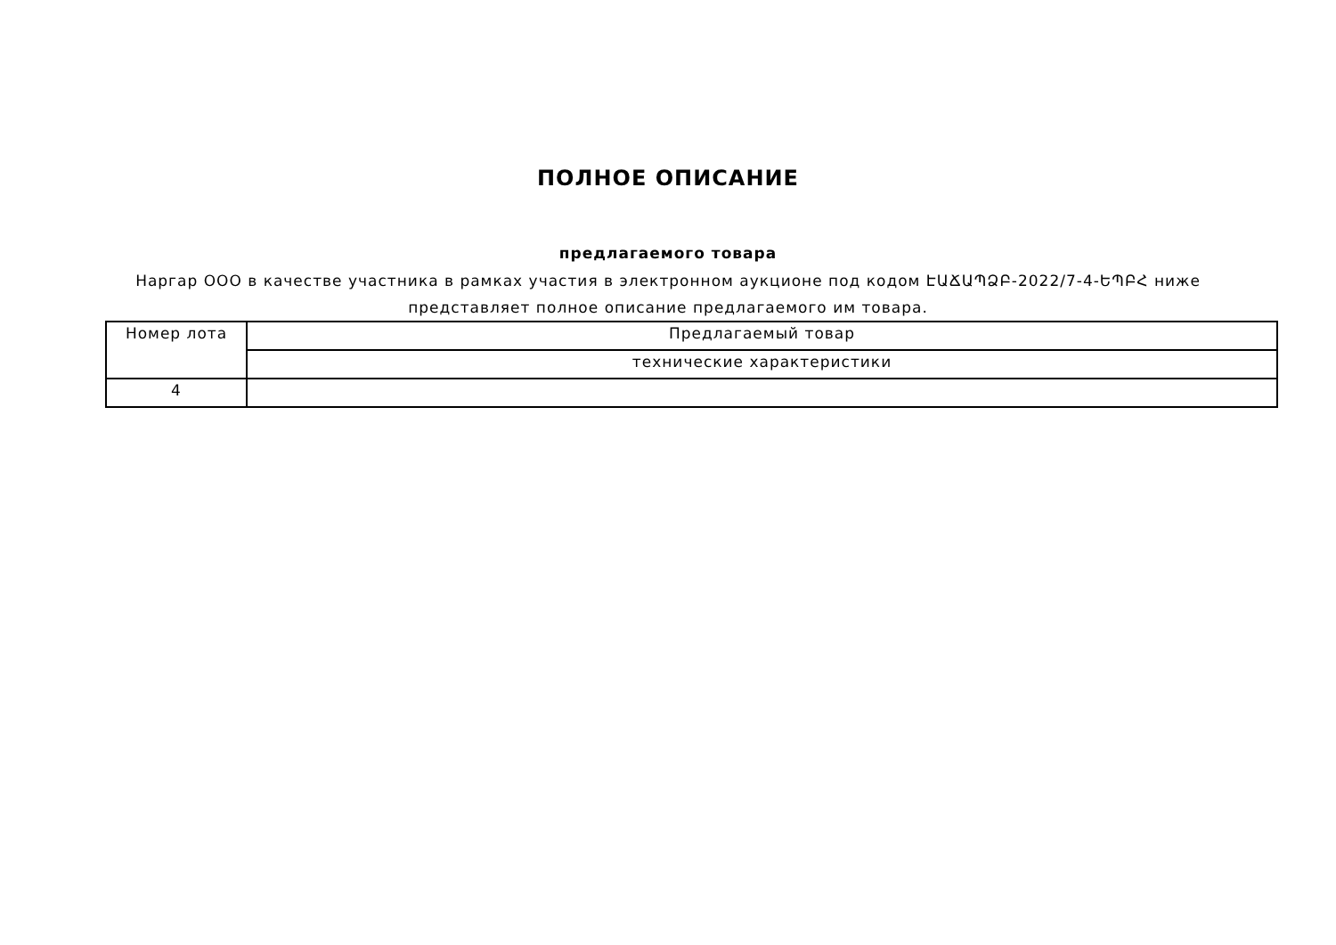ПОЛНОЕ ОПИСАНИЕ
предлагаемого товара
Наргар ООО в качестве участника в рамках участия в электронном аукционе под кодом ԷԱՃԱՊՁԲ-2022/7-4-ԵՊԲՀ ниже
представляет полное описание предлагаемого им товара.
| Номер лота | Предлагаемый товар |
| --- | --- |
| | технические характеристики |
| 4 | |